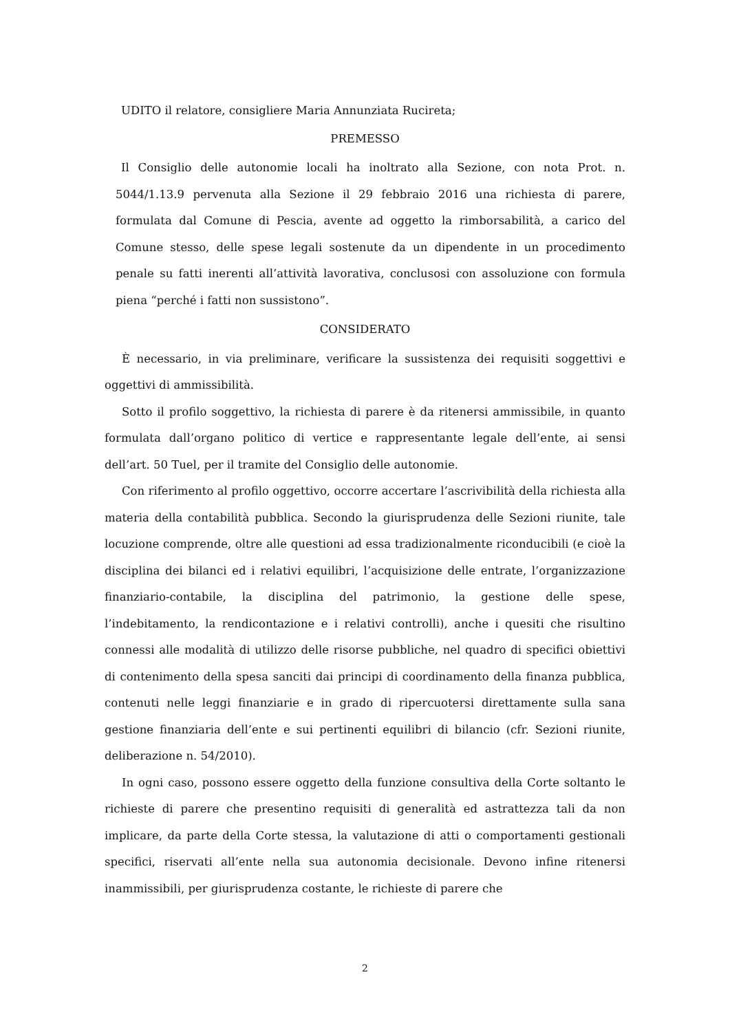UDITO il relatore, consigliere Maria Annunziata Rucireta;
PREMESSO
Il Consiglio delle autonomie locali ha inoltrato alla Sezione, con nota Prot. n. 5044/1.13.9 pervenuta alla Sezione il 29 febbraio 2016 una richiesta di parere, formulata dal Comune di Pescia, avente ad oggetto la rimborsabilità, a carico del Comune stesso, delle spese legali sostenute da un dipendente in un procedimento penale su fatti inerenti all’attività lavorativa, conclusosi con assoluzione con formula piena “perché i fatti non sussistono”.
CONSIDERATO
È necessario, in via preliminare, verificare la sussistenza dei requisiti soggettivi e oggettivi di ammissibilità.
Sotto il profilo soggettivo, la richiesta di parere è da ritenersi ammissibile, in quanto formulata dall’organo politico di vertice e rappresentante legale dell’ente, ai sensi dell’art. 50 Tuel, per il tramite del Consiglio delle autonomie.
Con riferimento al profilo oggettivo, occorre accertare l’ascrivibilità della richiesta alla materia della contabilità pubblica. Secondo la giurisprudenza delle Sezioni riunite, tale locuzione comprende, oltre alle questioni ad essa tradizionalmente riconducibili (e cioè la disciplina dei bilanci ed i relativi equilibri, l’acquisizione delle entrate, l’organizzazione finanziario-contabile, la disciplina del patrimonio, la gestione delle spese, l’indebitamento, la rendicontazione e i relativi controlli), anche i quesiti che risultino connessi alle modalità di utilizzo delle risorse pubbliche, nel quadro di specifici obiettivi di contenimento della spesa sanciti dai principi di coordinamento della finanza pubblica, contenuti nelle leggi finanziarie e in grado di ripercuotersi direttamente sulla sana gestione finanziaria dell’ente e sui pertinenti equilibri di bilancio (cfr. Sezioni riunite, deliberazione n. 54/2010).
In ogni caso, possono essere oggetto della funzione consultiva della Corte soltanto le richieste di parere che presentino requisiti di generalità ed astrattezza tali da non implicare, da parte della Corte stessa, la valutazione di atti o comportamenti gestionali specifici, riservati all’ente nella sua autonomia decisionale. Devono infine ritenersi inammissibili, per giurisprudenza costante, le richieste di parere che
2